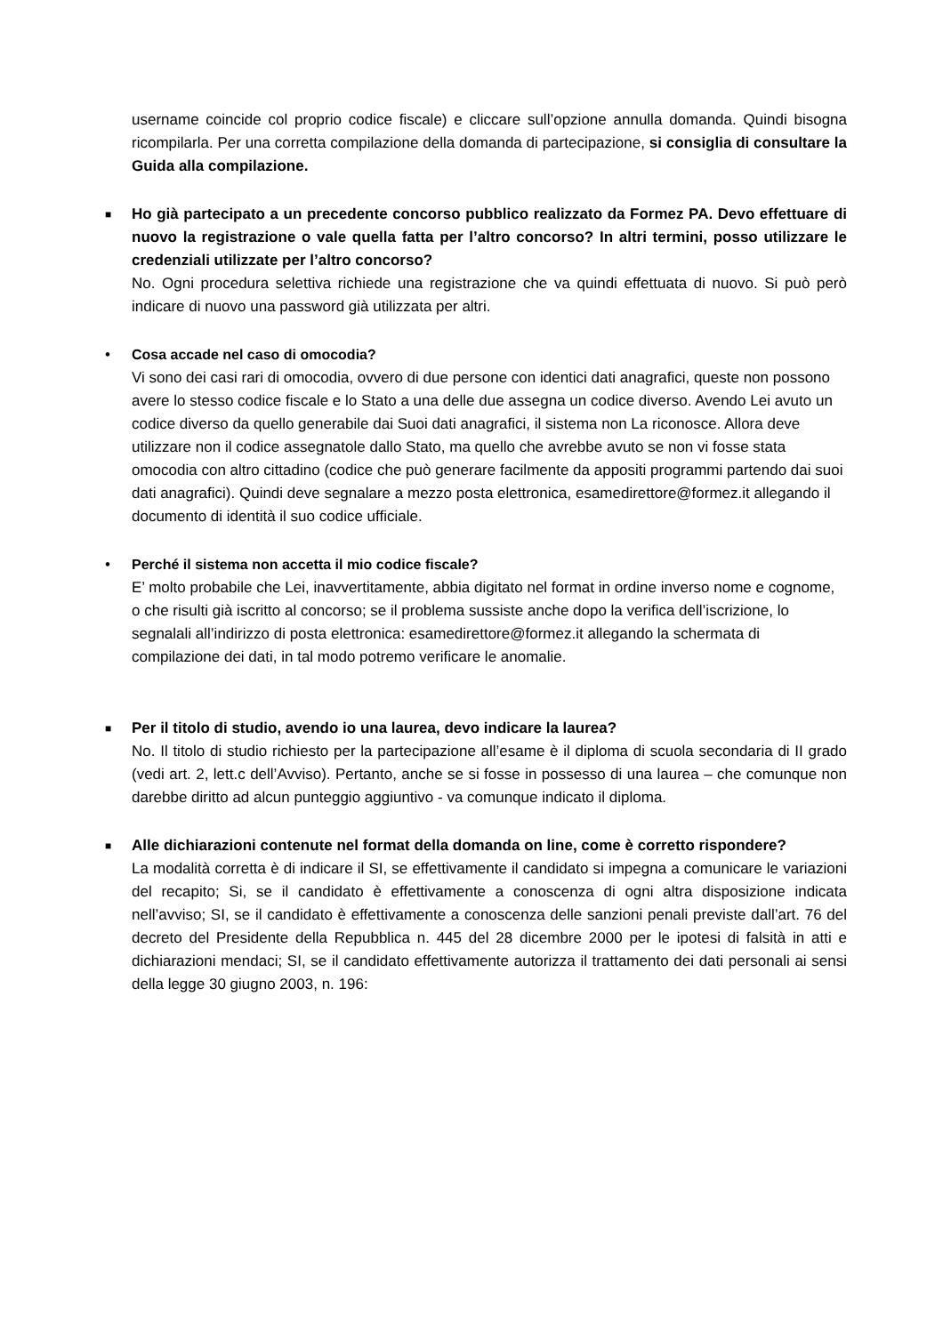username coincide col proprio codice fiscale) e cliccare sull’opzione annulla domanda. Quindi bisogna ricompilarla. Per una corretta compilazione della domanda di partecipazione, si consiglia di consultare la Guida alla compilazione.
■
Ho già partecipato a un precedente concorso pubblico realizzato da Formez PA. Devo effettuare di nuovo la registrazione o vale quella fatta per l’altro concorso? In altri termini, posso utilizzare le credenziali utilizzate per l’altro concorso?
No. Ogni procedura selettiva richiede una registrazione che va quindi effettuata di nuovo. Si può però indicare di nuovo una password già utilizzata per altri.
•
Cosa accade nel caso di omocodia?
Vi sono dei casi rari di omocodia, ovvero di due persone con identici dati anagrafici, queste non possono avere lo stesso codice fiscale e lo Stato a una delle due assegna un codice diverso. Avendo Lei avuto un codice diverso da quello generabile dai Suoi dati anagrafici, il sistema non La riconosce. Allora deve utilizzare non il codice assegnatole dallo Stato, ma quello che avrebbe avuto se non vi fosse stata omocodia con altro cittadino (codice che può generare facilmente da appositi programmi partendo dai suoi dati anagrafici). Quindi deve segnalare a mezzo posta elettronica, esamedirettore@formez.it allegando il documento di identità il suo codice ufficiale.
•
Perché il sistema non accetta il mio codice fiscale?
E’ molto probabile che Lei, inavvertitamente, abbia digitato nel format in ordine inverso nome e cognome, o che risulti già iscritto al concorso; se il problema sussiste anche dopo la verifica dell’iscrizione, lo segnalali all’indirizzo di posta elettronica: esamedirettore@formez.it allegando la schermata di compilazione dei dati, in tal modo potremo verificare le anomalie.
■
Per il titolo di studio, avendo io una laurea, devo indicare la laurea?
No. Il titolo di studio richiesto per la partecipazione all’esame è il diploma di scuola secondaria di II grado (vedi art. 2, lett.c dell’Avviso). Pertanto, anche se si fosse in possesso di una laurea – che comunque non darebbe diritto ad alcun punteggio aggiuntivo - va comunque indicato il diploma.
■
Alle dichiarazioni contenute nel format della domanda on line, come è corretto rispondere?
La modalità corretta è di indicare il SI, se effettivamente il candidato si impegna a comunicare le variazioni del recapito; Si, se il candidato è effettivamente a conoscenza di ogni altra disposizione indicata nell’avviso; SI, se il candidato è effettivamente a conoscenza delle sanzioni penali previste dall’art. 76 del decreto del Presidente della Repubblica n. 445 del 28 dicembre 2000 per le ipotesi di falsità in atti e dichiarazioni mendaci; SI, se il candidato effettivamente autorizza il trattamento dei dati personali ai sensi della legge 30 giugno 2003, n. 196: